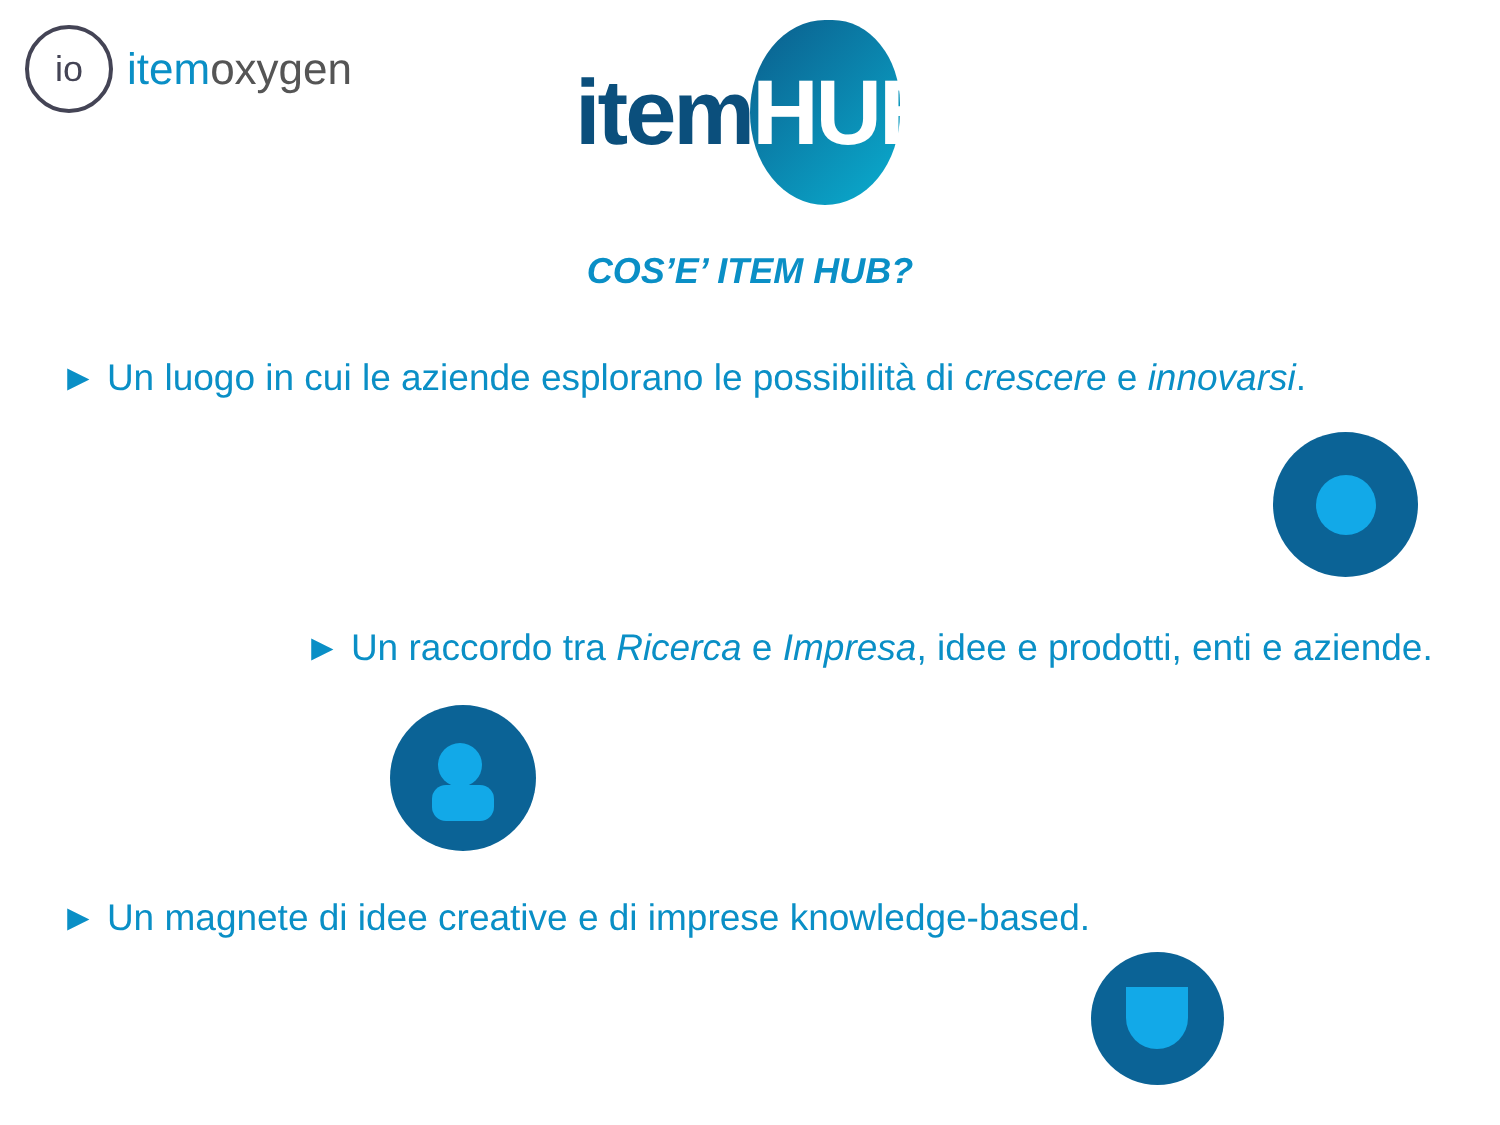io
item oxygen
itemHUB
COS’E’ ITEM HUB?
► Un luogo in cui le aziende esplorano le possibilità di crescere e innovarsi.
► Un raccordo tra Ricerca e Impresa, idee e prodotti, enti e aziende.
► Un magnete di idee creative e di imprese knowledge-based.